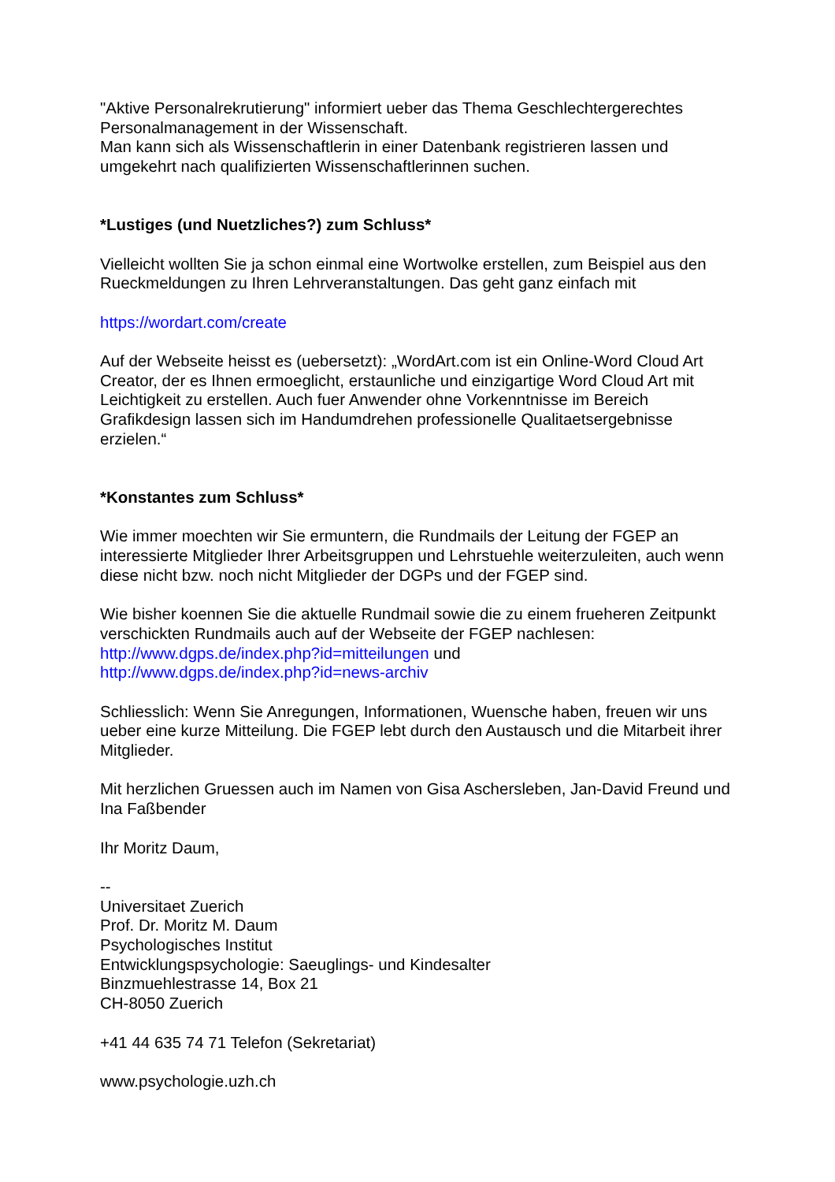"Aktive Personalrekrutierung" informiert ueber das Thema Geschlechtergerechtes Personalmanagement in der Wissenschaft.
Man kann sich als Wissenschaftlerin in einer Datenbank registrieren lassen und umgekehrt nach qualifizierten Wissenschaftlerinnen suchen.
*Lustiges (und Nuetzliches?) zum Schluss*
Vielleicht wollten Sie ja schon einmal eine Wortwolke erstellen, zum Beispiel aus den Rueckmeldungen zu Ihren Lehrveranstaltungen. Das geht ganz einfach mit
https://wordart.com/create
Auf der Webseite heisst es (uebersetzt): „WordArt.com ist ein Online-Word Cloud Art Creator, der es Ihnen ermoeglicht, erstaunliche und einzigartige Word Cloud Art mit Leichtigkeit zu erstellen. Auch fuer Anwender ohne Vorkenntnisse im Bereich Grafikdesign lassen sich im Handumdrehen professionelle Qualitaetsergebnisse erzielen.“
*Konstantes zum Schluss*
Wie immer moechten wir Sie ermuntern, die Rundmails der Leitung der FGEP an interessierte Mitglieder Ihrer Arbeitsgruppen und Lehrstuehle weiterzuleiten, auch wenn diese nicht bzw. noch nicht Mitglieder der DGPs und der FGEP sind.
Wie bisher koennen Sie die aktuelle Rundmail sowie die zu einem frueheren Zeitpunkt verschickten Rundmails auch auf der Webseite der FGEP nachlesen:
http://www.dgps.de/index.php?id=mitteilungen und
http://www.dgps.de/index.php?id=news-archiv
Schliesslich: Wenn Sie Anregungen, Informationen, Wuensche haben, freuen wir uns ueber eine kurze Mitteilung. Die FGEP lebt durch den Austausch und die Mitarbeit ihrer Mitglieder.
Mit herzlichen Gruessen auch im Namen von Gisa Aschersleben, Jan-David Freund und Ina Faßbender
Ihr Moritz Daum,
--
Universitaet Zuerich
Prof. Dr. Moritz M. Daum
Psychologisches Institut
Entwicklungspsychologie: Saeuglings- und Kindesalter
Binzmuehlestrasse 14, Box 21
CH-8050 Zuerich
+41 44 635 74 71 Telefon (Sekretariat)
www.psychologie.uzh.ch